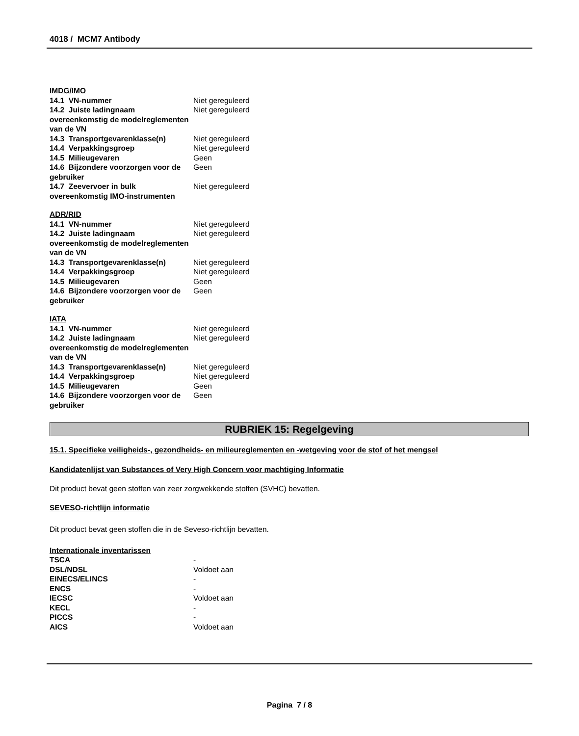4018 / MCM7 Antibody
IMDG/IMO
| 14.1 VN-nummer | Niet gereguleerd |
| 14.2 Juiste ladingnaam overeenkomstig de modelreglementen van de VN | Niet gereguleerd |
| 14.3 Transportgevarenklasse(n) | Niet gereguleerd |
| 14.4 Verpakkingsgroep | Niet gereguleerd |
| 14.5 Milieugevaren | Geen |
| 14.6 Bijzondere voorzorgen voor de gebruiker | Geen |
| 14.7 Zeevervoer in bulk overeenkomstig IMO-instrumenten | Niet gereguleerd |
ADR/RID
| 14.1 VN-nummer | Niet gereguleerd |
| 14.2 Juiste ladingnaam overeenkomstig de modelreglementen van de VN | Niet gereguleerd |
| 14.3 Transportgevarenklasse(n) | Niet gereguleerd |
| 14.4 Verpakkingsgroep | Niet gereguleerd |
| 14.5 Milieugevaren | Geen |
| 14.6 Bijzondere voorzorgen voor de gebruiker | Geen |
IATA
| 14.1 VN-nummer | Niet gereguleerd |
| 14.2 Juiste ladingnaam overeenkomstig de modelreglementen van de VN | Niet gereguleerd |
| 14.3 Transportgevarenklasse(n) | Niet gereguleerd |
| 14.4 Verpakkingsgroep | Niet gereguleerd |
| 14.5 Milieugevaren | Geen |
| 14.6 Bijzondere voorzorgen voor de gebruiker | Geen |
RUBRIEK 15: Regelgeving
15.1. Specifieke veiligheids-, gezondheids- en milieureglementen en -wetgeving voor de stof of het mengsel
Kandidatenlijst van Substances of Very High Concern voor machtiging Informatie
Dit product bevat geen stoffen van zeer zorgwekkende stoffen (SVHC) bevatten.
SEVESO-richtlijn informatie
Dit product bevat geen stoffen die in de Seveso-richtlijn bevatten.
Internationale inventarissen
| TSCA | - |
| DSL/NDSL | Voldoet aan |
| EINECS/ELINCS | - |
| ENCS | - |
| IECSC | Voldoet aan |
| KECL | - |
| PICCS | - |
| AICS | Voldoet aan |
Pagina 7 / 8